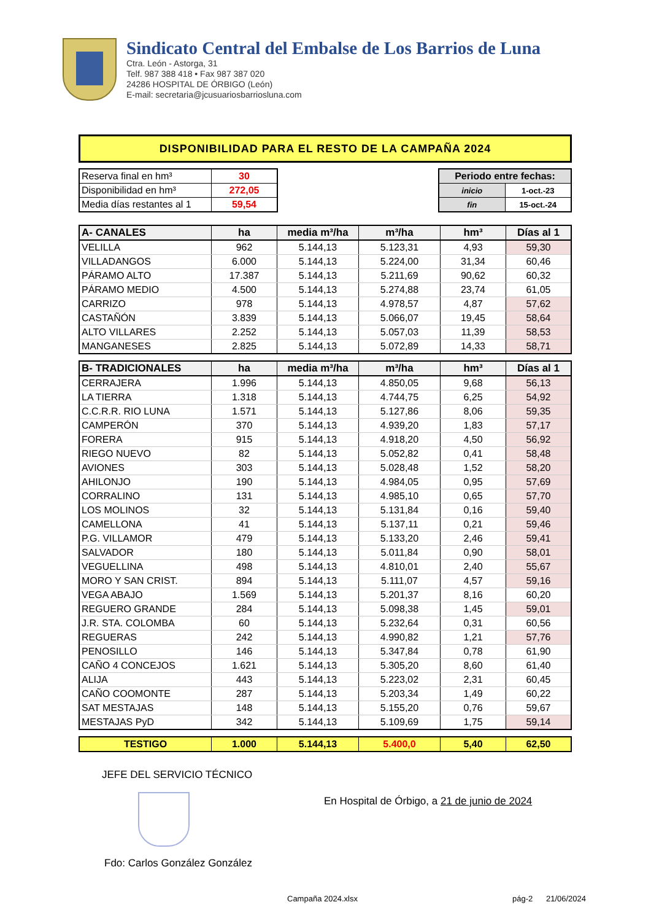Sindicato Central del Embalse de Los Barrios de Luna
Ctra. León - Astorga, 31
Telf. 987 388 418 • Fax 987 387 020
24286 HOSPITAL DE ÓRBIGO (León)
E-mail: secretaria@jcusuariosbarriosluna.com
DISPONIBILIDAD PARA EL RESTO DE LA CAMPAÑA 2024
| Reserva final en hm³ | 30 |
| Disponibilidad en hm³ | 272,05 |
| Media días restantes al 1 | 59,54 |
| Periodo entre fechas: | |
| inicio | 1-oct.-23 |
| fin | 15-oct.-24 |
| A- CANALES | ha | media m³/ha | m³/ha | hm³ | Días al 1 |
| --- | --- | --- | --- | --- | --- |
| VELILLA | 962 | 5.144,13 | 5.123,31 | 4,93 | 59,30 |
| VILLADANGOS | 6.000 | 5.144,13 | 5.224,00 | 31,34 | 60,46 |
| PÁRAMO ALTO | 17.387 | 5.144,13 | 5.211,69 | 90,62 | 60,32 |
| PÁRAMO MEDIO | 4.500 | 5.144,13 | 5.274,88 | 23,74 | 61,05 |
| CARRIZO | 978 | 5.144,13 | 4.978,57 | 4,87 | 57,62 |
| CASTAÑÓN | 3.839 | 5.144,13 | 5.066,07 | 19,45 | 58,64 |
| ALTO VILLARES | 2.252 | 5.144,13 | 5.057,03 | 11,39 | 58,53 |
| MANGANESES | 2.825 | 5.144,13 | 5.072,89 | 14,33 | 58,71 |
| B- TRADICIONALES | ha | media m³/ha | m³/ha | hm³ | Días al 1 |
| --- | --- | --- | --- | --- | --- |
| CERRAJERA | 1.996 | 5.144,13 | 4.850,05 | 9,68 | 56,13 |
| LA TIERRA | 1.318 | 5.144,13 | 4.744,75 | 6,25 | 54,92 |
| C.C.R.R. RIO LUNA | 1.571 | 5.144,13 | 5.127,86 | 8,06 | 59,35 |
| CAMPERÓN | 370 | 5.144,13 | 4.939,20 | 1,83 | 57,17 |
| FORERA | 915 | 5.144,13 | 4.918,20 | 4,50 | 56,92 |
| RIEGO NUEVO | 82 | 5.144,13 | 5.052,82 | 0,41 | 58,48 |
| AVIONES | 303 | 5.144,13 | 5.028,48 | 1,52 | 58,20 |
| AHILONJO | 190 | 5.144,13 | 4.984,05 | 0,95 | 57,69 |
| CORRALINO | 131 | 5.144,13 | 4.985,10 | 0,65 | 57,70 |
| LOS MOLINOS | 32 | 5.144,13 | 5.131,84 | 0,16 | 59,40 |
| CAMELLONA | 41 | 5.144,13 | 5.137,11 | 0,21 | 59,46 |
| P.G. VILLAMOR | 479 | 5.144,13 | 5.133,20 | 2,46 | 59,41 |
| SALVADOR | 180 | 5.144,13 | 5.011,84 | 0,90 | 58,01 |
| VEGUELLINA | 498 | 5.144,13 | 4.810,01 | 2,40 | 55,67 |
| MORO Y SAN CRIST. | 894 | 5.144,13 | 5.111,07 | 4,57 | 59,16 |
| VEGA ABAJO | 1.569 | 5.144,13 | 5.201,37 | 8,16 | 60,20 |
| REGUERO GRANDE | 284 | 5.144,13 | 5.098,38 | 1,45 | 59,01 |
| J.R. STA. COLOMBA | 60 | 5.144,13 | 5.232,64 | 0,31 | 60,56 |
| REGUERAS | 242 | 5.144,13 | 4.990,82 | 1,21 | 57,76 |
| PENOSILLO | 146 | 5.144,13 | 5.347,84 | 0,78 | 61,90 |
| CAÑO 4 CONCEJOS | 1.621 | 5.144,13 | 5.305,20 | 8,60 | 61,40 |
| ALIJA | 443 | 5.144,13 | 5.223,02 | 2,31 | 60,45 |
| CAÑO COOMONTE | 287 | 5.144,13 | 5.203,34 | 1,49 | 60,22 |
| SAT MESTAJAS | 148 | 5.144,13 | 5.155,20 | 0,76 | 59,67 |
| MESTAJAS PyD | 342 | 5.144,13 | 5.109,69 | 1,75 | 59,14 |
| TESTIGO | 1.000 | 5.144,13 | 5.400,0 | 5,40 | 62,50 |
JEFE DEL SERVICIO TÉCNICO
En Hospital de Órbigo, a 21 de junio de 2024
Fdo: Carlos González González
Campaña 2024.xlsx pág-2 21/06/2024